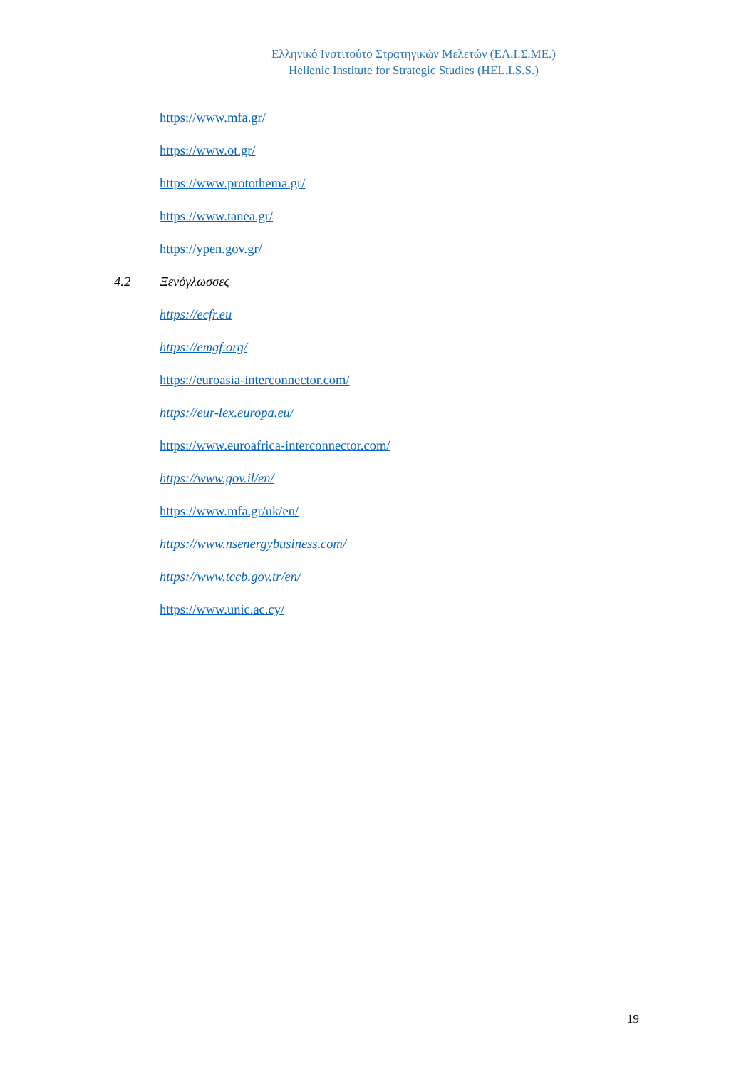Ελληνικό Ινστιτούτο Στρατηγικών Μελετών (ΕΛ.Ι.Σ.ΜΕ.)
Hellenic Institute for Strategic Studies (HEL.I.S.S.)
https://www.mfa.gr/
https://www.ot.gr/
https://www.protothema.gr/
https://www.tanea.gr/
https://ypen.gov.gr/
4.2 Ξενόγλωσσες
https://ecfr.eu
https://emgf.org/
https://euroasia-interconnector.com/
https://eur-lex.europa.eu/
https://www.euroafrica-interconnector.com/
https://www.gov.il/en/
https://www.mfa.gr/uk/en/
https://www.nsenergybusiness.com/
https://www.tccb.gov.tr/en/
https://www.unic.ac.cy/
19